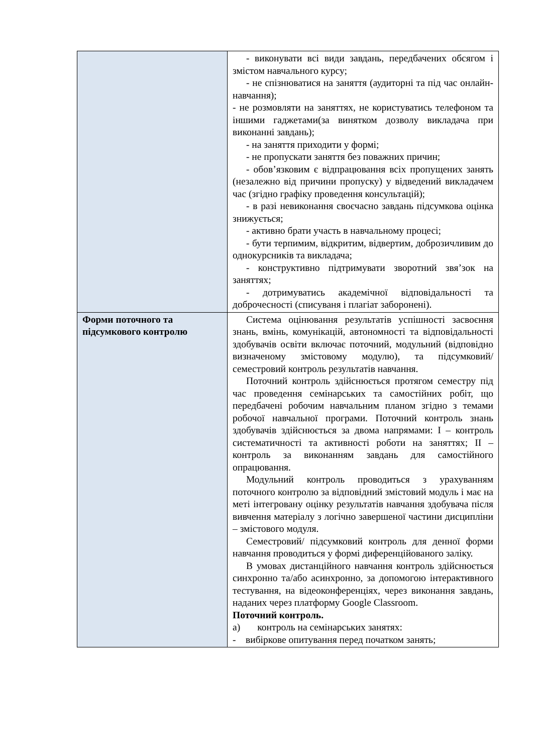| | - виконувати всі види завдань, передбачених обсягом і змістом навчального курсу; - не спізнюватися на заняття (аудиторні та під час онлайн-навчання); - не розмовляти на заняттях, не користуватись телефоном та іншими гаджетами(за винятком дозволу викладача при виконанні завдань); - на заняття приходити у формі; - не пропускати заняття без поважних причин; - обов’язковим є відпрацювання всіх пропущених занять (незалежно від причини пропуску) у відведений викладачем час (згідно графіку проведення консультацій); - в разі невиконання своєчасно завдань підсумкова оцінка знижується; - активно брати участь в навчальному процесі; - бути терпимим, відкритим, відвертим, доброзичливим до однокурсників та викладача; - конструктивно підтримувати зворотний звя’зок на заняттях; - дотримуватись академічної відповідальності та доброчесності (списуваня і плагіат заборонені). |
| Форми поточного та підсумкового контролю | Система оцінювання результатів успішності засвоєння знань, вмінь, комунікацій, автономності та відповідальності здобувачів освіти включає поточний, модульний (відповідно визначеному змістовому модулю), та підсумковий/семестровий контроль результатів навчання. Поточний контроль здійснюється протягом семестру під час проведення семінарських та самостійних робіт, що передбачені робочим навчальним планом згідно з темами робочої навчальної програми. Поточний контроль знань здобувачів здійснюється за двома напрямами: І – контроль систематичності та активності роботи на заняттях; ІІ – контроль за виконанням завдань для самостійного опрацювання. Модульний контроль проводиться з урахуванням поточного контролю за відповідний змістовий модуль і має на меті інтегровану оцінку результатів навчання здобувача після вивчення матеріалу з логічно завершеної частини дисципліни – змістового модуля. Семестровий/ підсумковий контроль для денної форми навчання проводиться у формі диференційованого заліку. В умовах дистанційного навчання контроль здійснюється синхронно та/або асинхронно, за допомогою інтерактивного тестування, на відеоконференціях, через виконання завдань, наданих через платформу Google Classroom. Поточний контроль. а) контроль на семінарських занятях: - вибіркове опитування перед початком занять; |